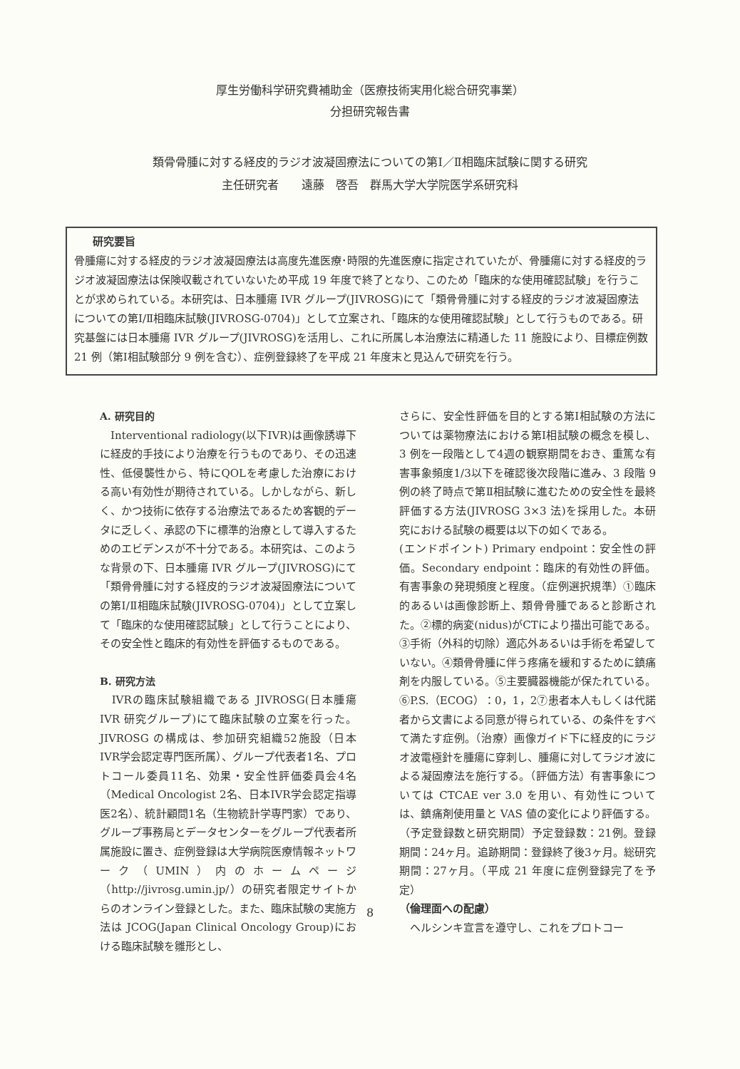厚生労働科学研究費補助金（医療技術実用化総合研究事業）
分担研究報告書
類骨骨腫に対する経皮的ラジオ波凝固療法についての第Ⅰ／Ⅱ相臨床試験に関する研究
主任研究者　　遠藤　啓吾　群馬大学大学院医学系研究科
研究要旨
骨腫瘍に対する経皮的ラジオ波凝固療法は高度先進医療･時限的先進医療に指定されていたが、骨腫瘍に対する経皮的ラジオ波凝固療法は保険収載されていないため平成 19 年度で終了となり、このため「臨床的な使用確認試験」を行うことが求められている。本研究は、日本腫瘍 IVR グループ(JIVROSG)にて「類骨骨腫に対する経皮的ラジオ波凝固療法についての第Ⅰ/Ⅱ相臨床試験(JIVROSG-0704)」として立案され、「臨床的な使用確認試験」として行うものである。研究基盤には日本腫瘍 IVR グループ(JIVROSG)を活用し、これに所属し本治療法に精通した 11 施設により、目標症例数 21 例（第Ⅰ相試験部分 9 例を含む）、症例登録終了を平成 21 年度末と見込んで研究を行う。
A. 研究目的
　Interventional radiology(以下IVR)は画像誘導下に経皮的手技により治療を行うものであり、その迅速性、低侵襲性から、特にQOLを考慮した治療における高い有効性が期待されている。しかしながら、新しく、かつ技術に依存する治療法であるため客観的データに乏しく、承認の下に標準的治療として導入するためのエビデンスが不十分である。本研究は、このような背景の下、日本腫瘍 IVR グループ(JIVROSG)にて「類骨骨腫に対する経皮的ラジオ波凝固療法についての第Ⅰ/Ⅱ相臨床試験(JIVROSG-0704)」として立案して「臨床的な使用確認試験」として行うことにより、その安全性と臨床的有効性を評価するものである。
B. 研究方法
　IVRの臨床試験組織である JIVROSG(日本腫瘍 IVR 研究グループ)にて臨床試験の立案を行った。JIVROSG の構成は、参加研究組織52施設（日本IVR学会認定専門医所属）、グループ代表者1名、プロトコール委員11名、効果・安全性評価委員会4名（Medical Oncologist 2名、日本IVR学会認定指導医2名）、統計顧問1名（生物統計学専門家）であり、グループ事務局とデータセンターをグループ代表者所属施設に置き、症例登録は大学病院医療情報ネットワーク（UMIN）内のホームページ（http://jivrosg.umin.jp/）の研究者限定サイトからのオンライン登録とした。また、臨床試験の実施方法は JCOG(Japan Clinical Oncology Group)における臨床試験を雛形とし、
さらに、安全性評価を目的とする第Ⅰ相試験の方法については薬物療法における第Ⅰ相試験の概念を模し、3 例を一段階として4週の観察期間をおき、重篤な有害事象頻度1/3以下を確認後次段階に進み、3 段階 9 例の終了時点で第Ⅱ相試験に進むための安全性を最終評価する方法(JIVROSG 3×3 法)を採用した。本研究における試験の概要は以下の如くである。
(エンドポイント) Primary endpoint：安全性の評価。Secondary endpoint：臨床的有効性の評価。有害事象の発現頻度と程度。（症例選択規準）①臨床的あるいは画像診断上、類骨骨腫であると診断された。②標的病変(nidus)がCTにより描出可能である。③手術（外科的切除）適応外あるいは手術を希望していない。④類骨骨腫に伴う疼痛を緩和するために鎮痛剤を内服している。⑤主要臓器機能が保たれている。⑥P.S.（ECOG）：0，1，2⑦患者本人もしくは代諾者から文書による同意が得られている、の条件をすべて満たす症例。（治療）画像ガイド下に経皮的にラジオ波電極針を腫瘍に穿刺し、腫瘍に対してラジオ波による凝固療法を施行する。（評価方法）有害事象については CTCAE ver 3.0 を用い、有効性については、鎮痛剤使用量と VAS 値の変化により評価する。（予定登録数と研究期間）予定登録数：21例。登録期間：24ヶ月。追跡期間：登録終了後3ヶ月。総研究期間：27ヶ月。（平成 21 年度に症例登録完了を予定）
（倫理面への配慮）
　ヘルシンキ宣言を遵守し、これをプロトコー
8